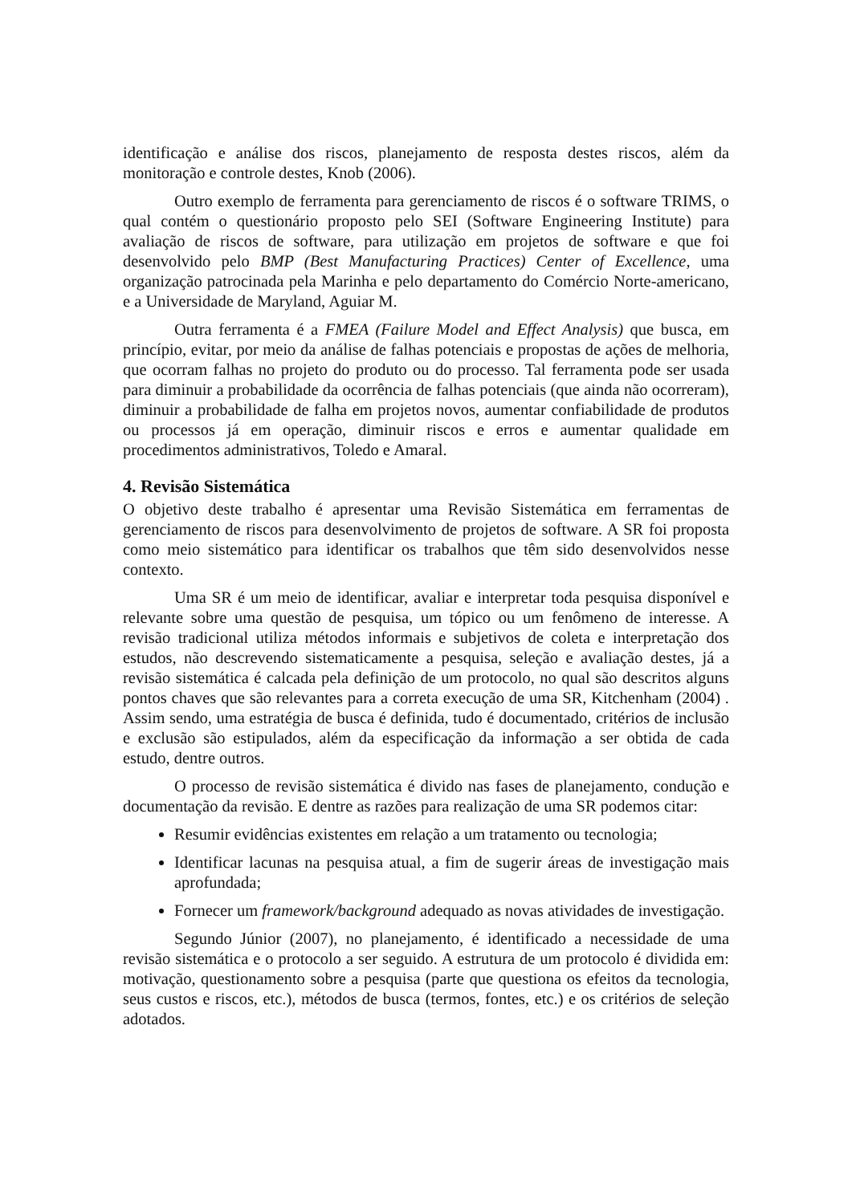identificação e análise dos riscos, planejamento de resposta destes riscos, além da monitoração e controle destes, Knob (2006).
Outro exemplo de ferramenta para gerenciamento de riscos é o software TRIMS, o qual contém o questionário proposto pelo SEI (Software Engineering Institute) para avaliação de riscos de software, para utilização em projetos de software e que foi desenvolvido pelo BMP (Best Manufacturing Practices) Center of Excellence, uma organização patrocinada pela Marinha e pelo departamento do Comércio Norte-americano, e a Universidade de Maryland, Aguiar M.
Outra ferramenta é a FMEA (Failure Model and Effect Analysis) que busca, em princípio, evitar, por meio da análise de falhas potenciais e propostas de ações de melhoria, que ocorram falhas no projeto do produto ou do processo. Tal ferramenta pode ser usada para diminuir a probabilidade da ocorrência de falhas potenciais (que ainda não ocorreram), diminuir a probabilidade de falha em projetos novos, aumentar confiabilidade de produtos ou processos já em operação, diminuir riscos e erros e aumentar qualidade em procedimentos administrativos, Toledo e Amaral.
4. Revisão Sistemática
O objetivo deste trabalho é apresentar uma Revisão Sistemática em ferramentas de gerenciamento de riscos para desenvolvimento de projetos de software. A SR foi proposta como meio sistemático para identificar os trabalhos que têm sido desenvolvidos nesse contexto.
Uma SR é um meio de identificar, avaliar e interpretar toda pesquisa disponível e relevante sobre uma questão de pesquisa, um tópico ou um fenômeno de interesse. A revisão tradicional utiliza métodos informais e subjetivos de coleta e interpretação dos estudos, não descrevendo sistematicamente a pesquisa, seleção e avaliação destes, já a revisão sistemática é calcada pela definição de um protocolo, no qual são descritos alguns pontos chaves que são relevantes para a correta execução de uma SR, Kitchenham (2004) . Assim sendo, uma estratégia de busca é definida, tudo é documentado, critérios de inclusão e exclusão são estipulados, além da especificação da informação a ser obtida de cada estudo, dentre outros.
O processo de revisão sistemática é divido nas fases de planejamento, condução e documentação da revisão. E dentre as razões para realização de uma SR podemos citar:
Resumir evidências existentes em relação a um tratamento ou tecnologia;
Identificar lacunas na pesquisa atual, a fim de sugerir áreas de investigação mais aprofundada;
Fornecer um framework/background adequado as novas atividades de investigação.
Segundo Júnior (2007), no planejamento, é identificado a necessidade de uma revisão sistemática e o protocolo a ser seguido. A estrutura de um protocolo é dividida em: motivação, questionamento sobre a pesquisa (parte que questiona os efeitos da tecnologia, seus custos e riscos, etc.), métodos de busca (termos, fontes, etc.) e os critérios de seleção adotados.